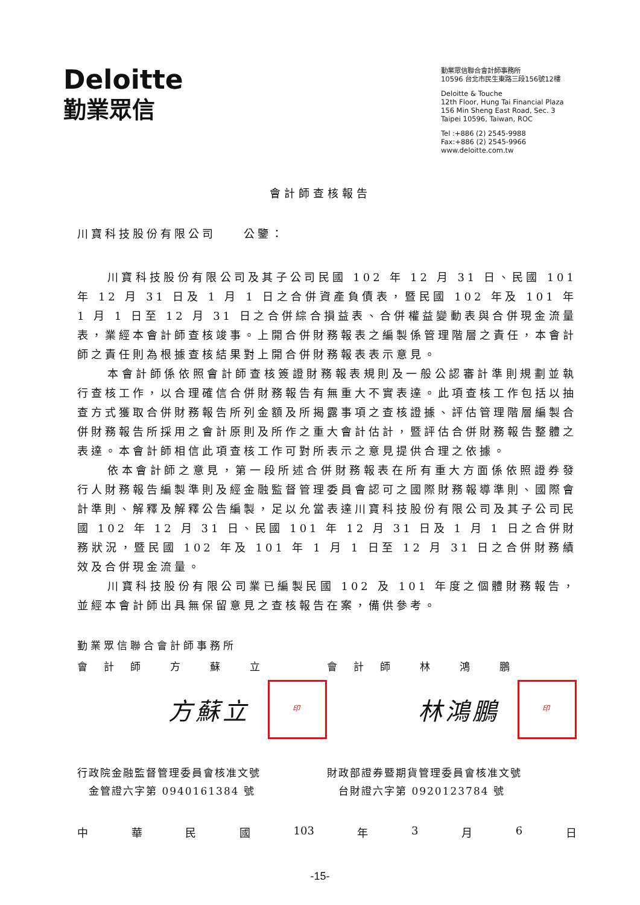Deloitte
勤業眾信
勤業眾信聯合會計師事務所
10596 台北市民生東路三段156號12樓
Deloitte & Touche
12th Floor, Hung Tai Financial Plaza
156 Min Sheng East Road, Sec. 3
Taipei 10596, Taiwan, ROC
Tel :+886 (2) 2545-9988
Fax:+886 (2) 2545-9966
www.deloitte.com.tw
會計師查核報告
川寶科技股份有限公司　　公鑒：
川寶科技股份有限公司及其子公司民國 102 年 12 月 31 日、民國 101 年 12 月 31 日及 1 月 1 日之合併資產負債表，暨民國 102 年及 101 年 1 月 1 日至 12 月 31 日之合併綜合損益表、合併權益變動表與合併現金流量表，業經本會計師查核竣事。上開合併財務報表之編製係管理階層之責任，本會計師之責任則為根據查核結果對上開合併財務報表表示意見。
本會計師係依照會計師查核簽證財務報表規則及一般公認審計準則規劃並執行查核工作，以合理確信合併財務報告有無重大不實表達。此項查核工作包括以抽查方式獲取合併財務報告所列金額及所揭露事項之查核證據、評估管理階層編製合併財務報告所採用之會計原則及所作之重大會計估計，暨評估合併財務報告整體之表達。本會計師相信此項查核工作可對所表示之意見提供合理之依據。
依本會計師之意見，第一段所述合併財務報表在所有重大方面係依照證券發行人財務報告編製準則及經金融監督管理委員會認可之國際財務報導準則、國際會計準則、解釋及解釋公告編製，足以允當表達川寶科技股份有限公司及其子公司民國 102 年 12 月 31 日、民國 101 年 12 月 31 日及 1 月 1 日之合併財務狀況，暨民國 102 年及 101 年 1 月 1 日至 12 月 31 日之合併財務績效及合併現金流量。
川寶科技股份有限公司業已編製民國 102 及 101 年度之個體財務報告，並經本會計師出具無保留意見之查核報告在案，備供參考。
勤業眾信聯合會計師事務所
會　計　師　　方　　蘇　　立 會　計　師　　林　　鴻　　鵬
方蘇立 印
林鴻鵬 印
行政院金融監督管理委員會核准文號
　金管證六字第 0940161384 號
財政部證券暨期貨管理委員會核准文號
　台財證六字第 0920123784 號
中 華 民 國 103 年 3 月 6 日
-15-